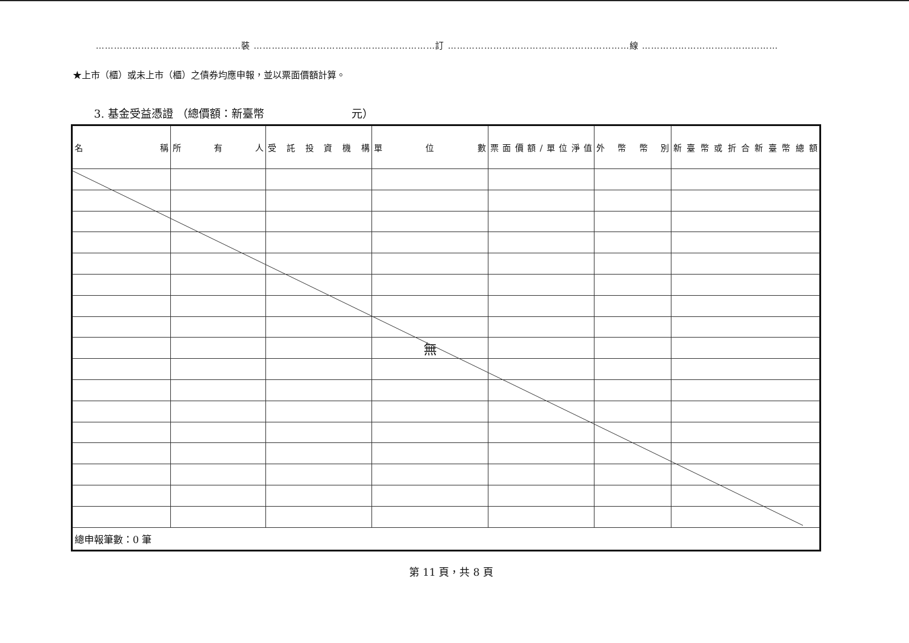…………………………………………裝 ……………………………………………………訂 ……………………………………………………線 ………………………………………
★上市（櫃）或未上市（櫃）之債券均應申報，並以票面價額計算。
3. 基金受益憑證 （總價額：新臺幣　　　　　　　　元）
| 名 稱 | 所 有 人 | 受 託 投 資 機 構 | 單 位 數 | 票面價額/單位淨值 | 外 幣 幣 別 | 新臺幣或折合新臺幣總額 |
| --- | --- | --- | --- | --- | --- | --- |
| | | | 無 | | | |
| 總申報筆數：0 筆 | | | | | | |
第 11 頁，共 8 頁